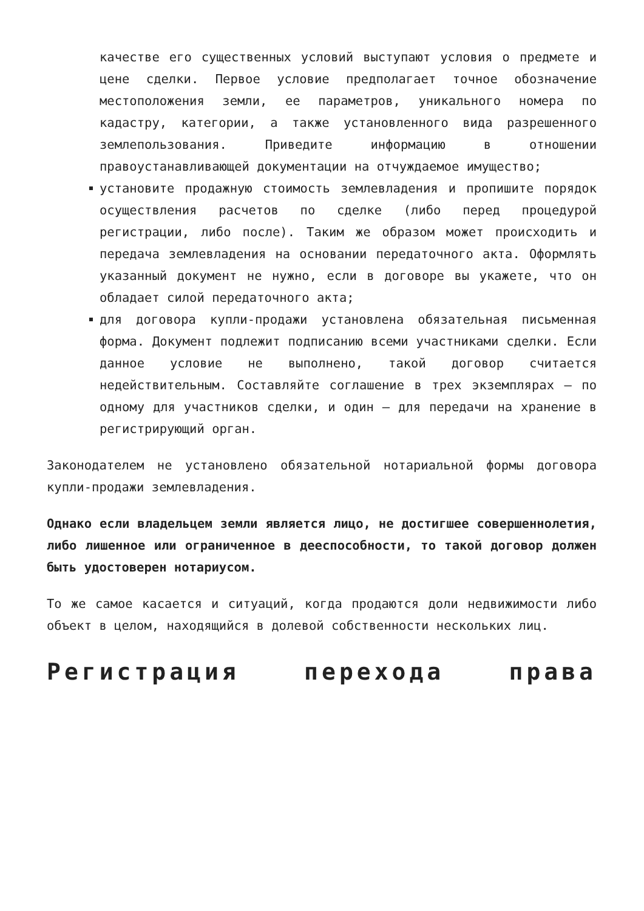качестве его существенных условий выступают условия о предмете и цене сделки. Первое условие предполагает точное обозначение местоположения земли, ее параметров, уникального номера по кадастру, категории, а также установленного вида разрешенного землепользования. Приведите информацию в отношении правоустанавливающей документации на отчуждаемое имущество;
установите продажную стоимость землевладения и пропишите порядок осуществления расчетов по сделке (либо перед процедурой регистрации, либо после). Таким же образом может происходить и передача землевладения на основании передаточного акта. Оформлять указанный документ не нужно, если в договоре вы укажете, что он обладает силой передаточного акта;
для договора купли-продажи установлена обязательная письменная форма. Документ подлежит подписанию всеми участниками сделки. Если данное условие не выполнено, такой договор считается недействительным. Составляйте соглашение в трех экземплярах — по одному для участников сделки, и один — для передачи на хранение в регистрирующий орган.
Законодателем не установлено обязательной нотариальной формы договора купли-продажи землевладения.
Однако если владельцем земли является лицо, не достигшее совершеннолетия, либо лишенное или ограниченное в дееспособности, то такой договор должен быть удостоверен нотариусом.
То же самое касается и ситуаций, когда продаются доли недвижимости либо объект в целом, находящийся в долевой собственности нескольких лиц.
Регистрация перехода права